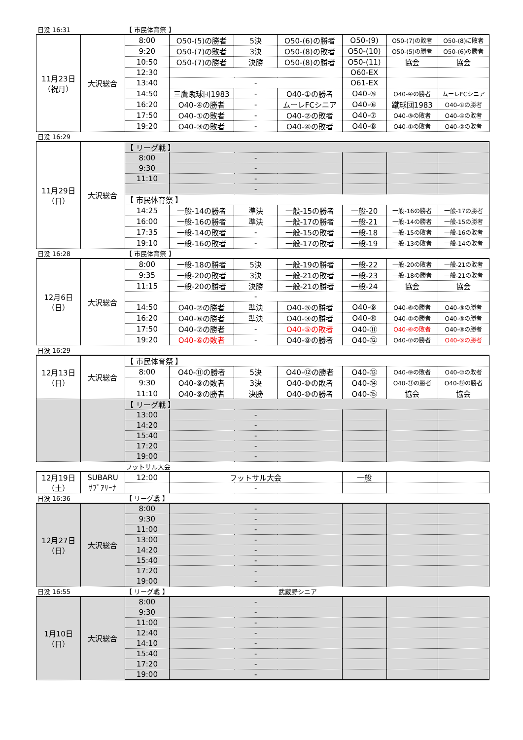| 日没 16:31 | | 【 市民体育祭 】 | | | | | | |
| 11月23日 （祝月） | 大沢総合 | 8:00 | O50-(5)の勝者 | 5決 | O50-(6)の勝者 | O50-(9) | O50-(7)の敗者 | O50-(8)に敗者 |
| | | 9:20 | O50-(7)の敗者 | 3決 | O50-(8)の敗者 | O50-(10) | O50-(5)の勝者 | O50-(6)の勝者 |
| | | 10:50 | O50-(7)の勝者 | 決勝 | O50-(8)の勝者 | O50-(11) | 協会 | 協会 |
| | | 12:30 | | | | O60-EX | | |
| | | 13:40 | - | | | O61-EX | | |
| | | 14:50 | 三鷹蹴球団1983 | - | O40-①の勝者 | O40-⑤ | O40-④の勝者 | ムーレFCシニア |
| | | 16:20 | O40-④の勝者 | - | ムーレFCシニア | O40-⑥ | 蹴球団1983 | O40-①の勝者 |
| | | 17:50 | O40-①の敗者 | - | O40-②の敗者 | O40-⑦ | O40-③の敗者 | O40-④の敗者 |
| | | 19:20 | O40-③の敗者 | - | O40-④の敗者 | O40-⑧ | O40-①の敗者 | O40-②の敗者 |
| 日没 16:29 | | | | | | | | |
| 11月29日 （日） | 大沢総合 | 【 リーグ戦 】 | | | | | | |
| | | 8:00 | - | | | | | |
| | | 9:30 | - | | | | | |
| | | 11:10 | - | | | | | |
| | | | - | | | | | |
| | | 【 市民体育祭 】 | | | | | | |
| | | 14:25 | 一般-14の勝者 | 準決 | 一般-15の勝者 | 一般-20 | 一般-16の勝者 | 一般-17の勝者 |
| | | 16:00 | 一般-16の勝者 | 準決 | 一般-17の勝者 | 一般-21 | 一般-14の勝者 | 一般-15の勝者 |
| | | 17:35 | 一般-14の敗者 | - | 一般-15の敗者 | 一般-18 | 一般-15の敗者 | 一般-16の敗者 |
| | | 19:10 | 一般-16の敗者 | - | 一般-17の敗者 | 一般-19 | 一般-13の敗者 | 一般-14の敗者 |
| 日没 16:28 | | 【 市民体育祭 】 | | | | | | |
| 12月6日 （日） | 大沢総合 | 8:00 | 一般-18の勝者 | 5決 | 一般-19の勝者 | 一般-22 | 一般-20の敗者 | 一般-21の敗者 |
| | | 9:35 | 一般-20の敗者 | 3決 | 一般-21の敗者 | 一般-23 | 一般-18の勝者 | 一般-21の敗者 |
| | | 11:15 | 一般-20の勝者 | 決勝 | 一般-21の勝者 | 一般-24 | 協会 | 協会 |
| | | | - | | | | | |
| | | 14:50 | O40-②の勝者 | 準決 | O40-⑤の勝者 | O40-⑨ | O40-⑥の勝者 | O40-③の勝者 |
| | | 16:20 | O40-⑥の勝者 | 準決 | O40-③の勝者 | O40-⑩ | O40-②の勝者 | O40-⑤の勝者 |
| | | 17:50 | O40-⑦の勝者 | - | O40-⑤の敗者 | O40-⑪ | O40-⑥の敗者 | O40-⑧の勝者 |
| | | 19:20 | O40-⑥の敗者 | - | O40-⑧の勝者 | O40-⑫ | O40-⑦の勝者 | O40-⑤の勝者 |
| 日没 16:29 | | | | | | | | |
| 12月13日 （日） | 大沢総合 | 【 市民体育祭 】 | | | | | | |
| | | 8:00 | O40-⑪の勝者 | 5決 | O40-⑫の勝者 | O40-⑬ | O40-⑨の敗者 | O40-⑩の敗者 |
| | | 9:30 | O40-⑨の敗者 | 3決 | O40-⑩の敗者 | O40-⑭ | O40-⑪の勝者 | O40-⑫の勝者 |
| | | 11:10 | O40-⑨の勝者 | 決勝 | O40-⑩の勝者 | O40-⑮ | 協会 | 協会 |
| | | 【 リーグ戦 】 | | | | | | |
| | | 13:00 | - | | | | | |
| | | 14:20 | - | | | | | |
| | | 15:40 | - | | | | | |
| | | 17:20 | - | | | | | |
| | | 19:00 | - | | | | | |
| | | フットサル大会 | | | | | | |
| 12月19日 （土） | SUBARU ｻﾌﾞｱﾘｰﾅ | 12:00 | フットサル大会 | | | 一般 | | |
| | | | - | | | | | |
| 日没 16:36 | | 【 リーグ戦 】 | | | | | | |
| 12月27日 （日） | 大沢総合 | 8:00 | - | | | | | |
| | | 9:30 | - | | | | | |
| | | 11:00 | - | | | | | |
| | | 13:00 | - | | | | | |
| | | 14:20 | - | | | | | |
| | | 15:40 | - | | | | | |
| | | 17:20 | - | | | | | |
| | | 19:00 | - | | | | | |
| 日没 16:55 | | 【 リーグ戦 】 | | | 武蔵野シニア | | | |
| 1月10日 （日） | 大沢総合 | 8:00 | - | | | | | |
| | | 9:30 | - | | | | | |
| | | 11:00 | - | | | | | |
| | | 12:40 | - | | | | | |
| | | 14:10 | - | | | | | |
| | | 15:40 | - | | | | | |
| | | 17:20 | - | | | | | |
| | | 19:00 | - | | | | | |